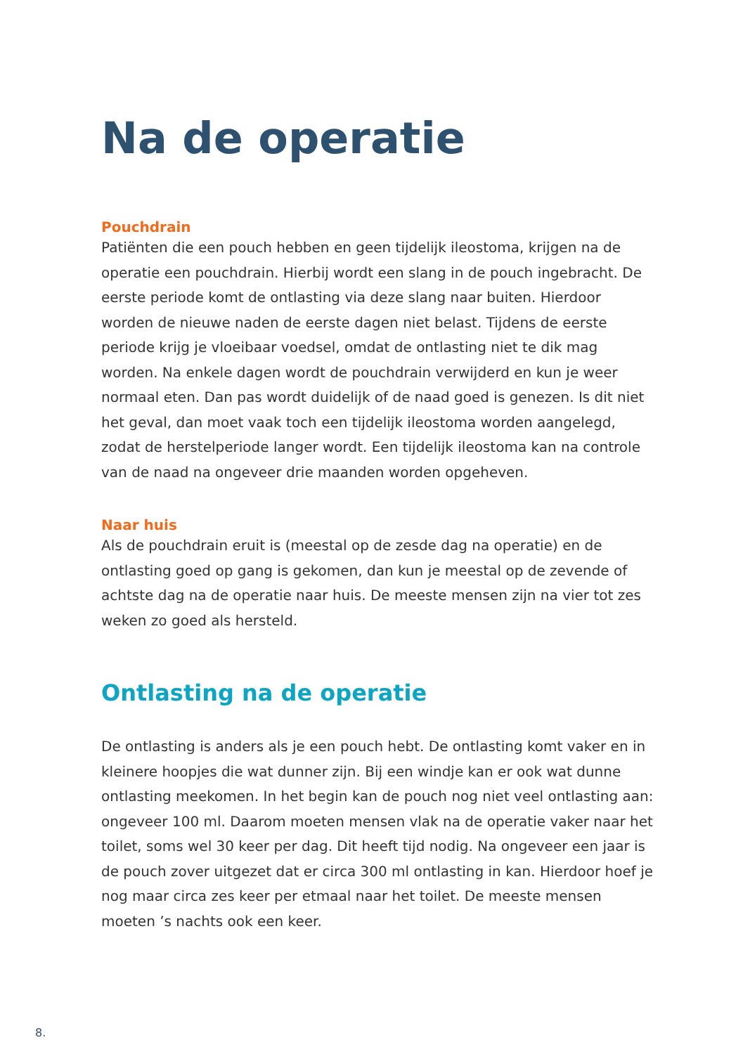Na de operatie
Pouchdrain
Patiënten die een pouch hebben en geen tijdelijk ileostoma, krijgen na de operatie een pouchdrain. Hierbij wordt een slang in de pouch ingebracht. De eerste periode komt de ontlasting via deze slang naar buiten. Hierdoor worden de nieuwe naden de eerste dagen niet belast. Tijdens de eerste periode krijg je vloeibaar voedsel, omdat de ontlasting niet te dik mag worden. Na enkele dagen wordt de pouchdrain verwijderd en kun je weer normaal eten. Dan pas wordt duidelijk of de naad goed is genezen. Is dit niet het geval, dan moet vaak toch een tijdelijk ileostoma worden aangelegd, zodat de herstelperiode langer wordt. Een tijdelijk ileostoma kan na controle van de naad na ongeveer drie maanden worden opgeheven.
Naar huis
Als de pouchdrain eruit is (meestal op de zesde dag na operatie) en de ontlasting goed op gang is gekomen, dan kun je meestal op de zevende of achtste dag na de operatie naar huis. De meeste mensen zijn na vier tot zes weken zo goed als hersteld.
Ontlasting na de operatie
De ontlasting is anders als je een pouch hebt. De ontlasting komt vaker en in kleinere hoopjes die wat dunner zijn. Bij een windje kan er ook wat dunne ontlasting meekomen. In het begin kan de pouch nog niet veel ontlasting aan: ongeveer 100 ml. Daarom moeten mensen vlak na de operatie vaker naar het toilet, soms wel 30 keer per dag. Dit heeft tijd nodig. Na ongeveer een jaar is de pouch zover uitgezet dat er circa 300 ml ontlasting in kan. Hierdoor hoef je nog maar circa zes keer per etmaal naar het toilet. De meeste mensen moeten ’s nachts ook een keer.
8.